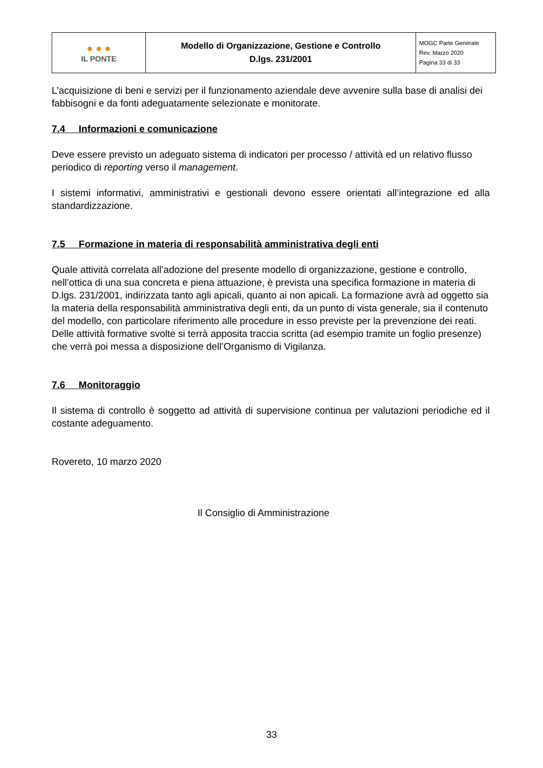| ● ● ● IL PONTE | Modello di Organizzazione, Gestione e Controllo D.lgs. 231/2001 | MOGC Parte Generale Rev. Marzo 2020 Pagina 33 di 33 |
L’acquisizione di beni e servizi per il funzionamento aziendale deve avvenire sulla base di analisi dei fabbisogni e da fonti adeguatamente selezionate e monitorate.
7.4 Informazioni e comunicazione
Deve essere previsto un adeguato sistema di indicatori per processo / attività ed un relativo flusso periodico di reporting verso il management.
I sistemi informativi, amministrativi e gestionali devono essere orientati all’integrazione ed alla standardizzazione.
7.5 Formazione in materia di responsabilità amministrativa degli enti
Quale attività correlata all’adozione del presente modello di organizzazione, gestione e controllo, nell’ottica di una sua concreta e piena attuazione, è prevista una specifica formazione in materia di D.lgs. 231/2001, indirizzata tanto agli apicali, quanto ai non apicali. La formazione avrà ad oggetto sia la materia della responsabilità amministrativa degli enti, da un punto di vista generale, sia il contenuto del modello, con particolare riferimento alle procedure in esso previste per la prevenzione dei reati.
Delle attività formative svolte si terrà apposita traccia scritta (ad esempio tramite un foglio presenze) che verrà poi messa a disposizione dell’Organismo di Vigilanza.
7.6 Monitoraggio
Il sistema di controllo è soggetto ad attività di supervisione continua per valutazioni periodiche ed il costante adeguamento.
Rovereto, 10 marzo 2020
Il Consiglio di Amministrazione
33